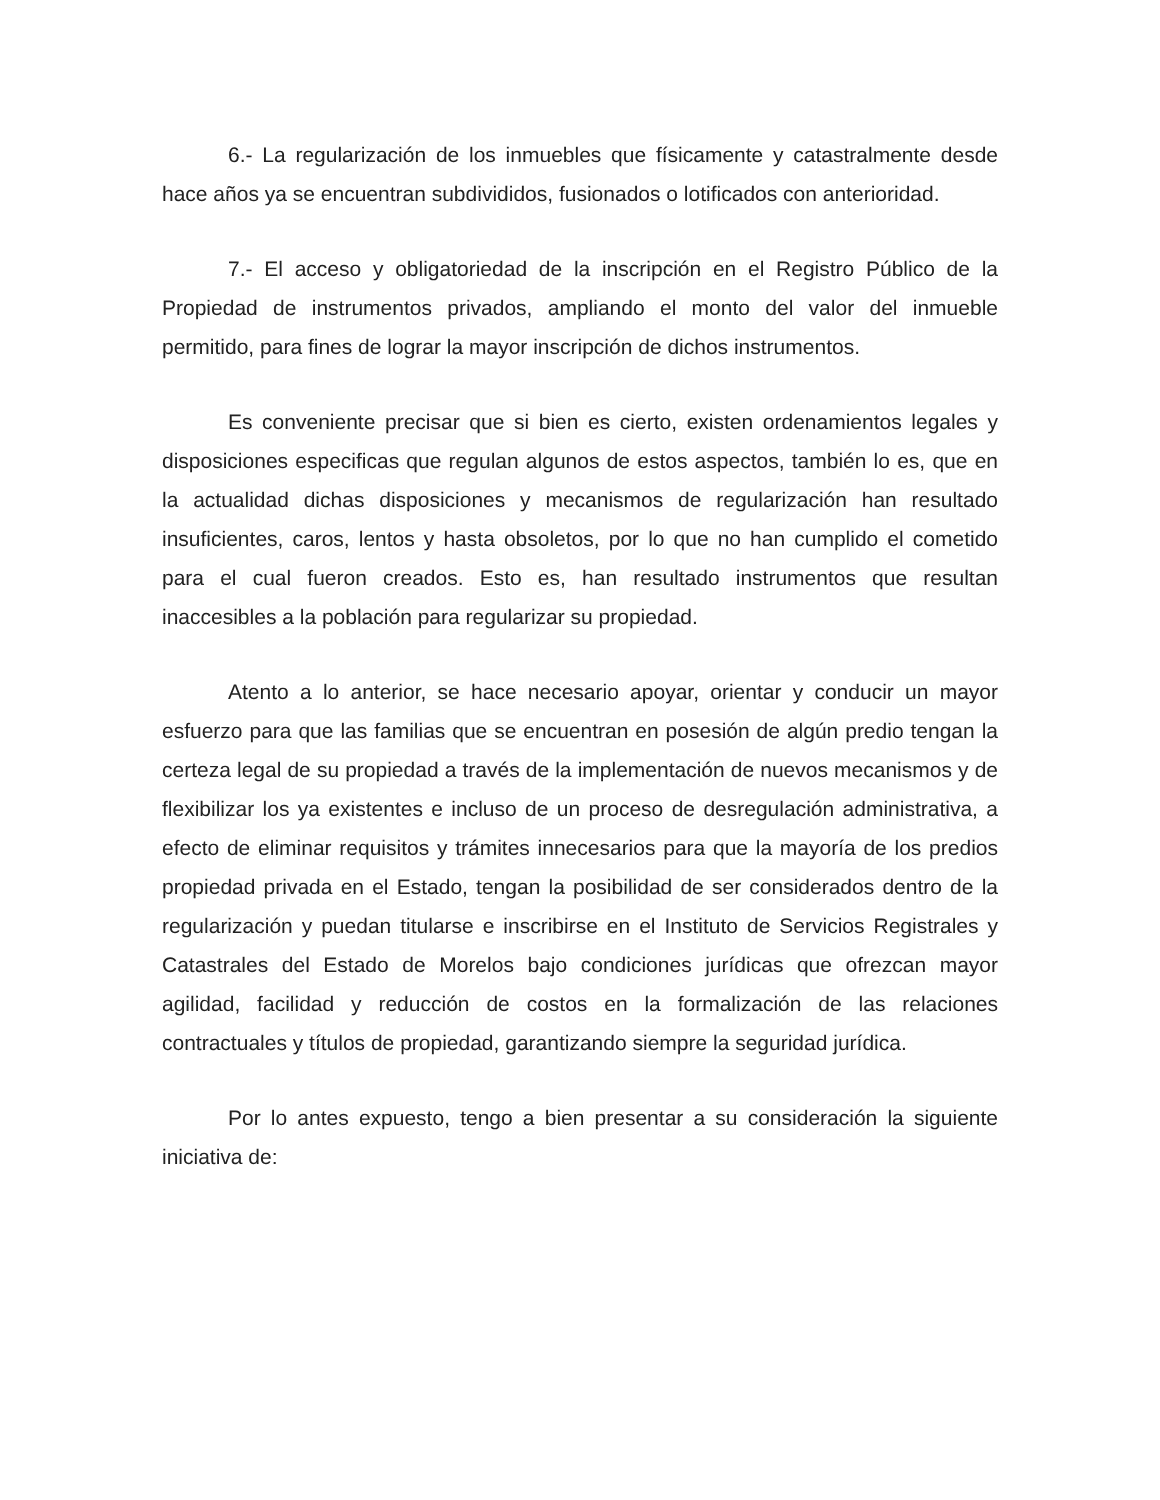6.- La regularización de los inmuebles que físicamente y catastralmente desde hace años ya se encuentran subdivididos, fusionados o lotificados con anterioridad.
7.- El acceso y obligatoriedad de la inscripción en el Registro Público de la Propiedad de instrumentos privados, ampliando el monto del valor del inmueble permitido, para fines de lograr la mayor inscripción de dichos instrumentos.
Es conveniente precisar que si bien es cierto, existen ordenamientos legales y disposiciones especificas que regulan algunos de estos aspectos, también lo es, que en la actualidad dichas disposiciones y mecanismos de regularización han resultado insuficientes, caros, lentos y hasta obsoletos, por lo que no han cumplido el cometido para el cual fueron creados. Esto es, han resultado instrumentos que resultan inaccesibles a la población para regularizar su propiedad.
Atento a lo anterior, se hace necesario apoyar, orientar y conducir un mayor esfuerzo para que las familias que se encuentran en posesión de algún predio tengan la certeza legal de su propiedad a través de la implementación de nuevos mecanismos y de flexibilizar los ya existentes e incluso de un proceso de desregulación administrativa, a efecto de eliminar requisitos y trámites innecesarios para que la mayoría de los predios propiedad privada en el Estado, tengan la posibilidad de ser considerados dentro de la regularización y puedan titularse e inscribirse en el Instituto de Servicios Registrales y Catastrales del Estado de Morelos bajo condiciones jurídicas que ofrezcan mayor agilidad, facilidad y reducción de costos en la formalización de las relaciones contractuales y títulos de propiedad, garantizando siempre la seguridad jurídica.
Por lo antes expuesto, tengo a bien presentar a su consideración la siguiente iniciativa de: